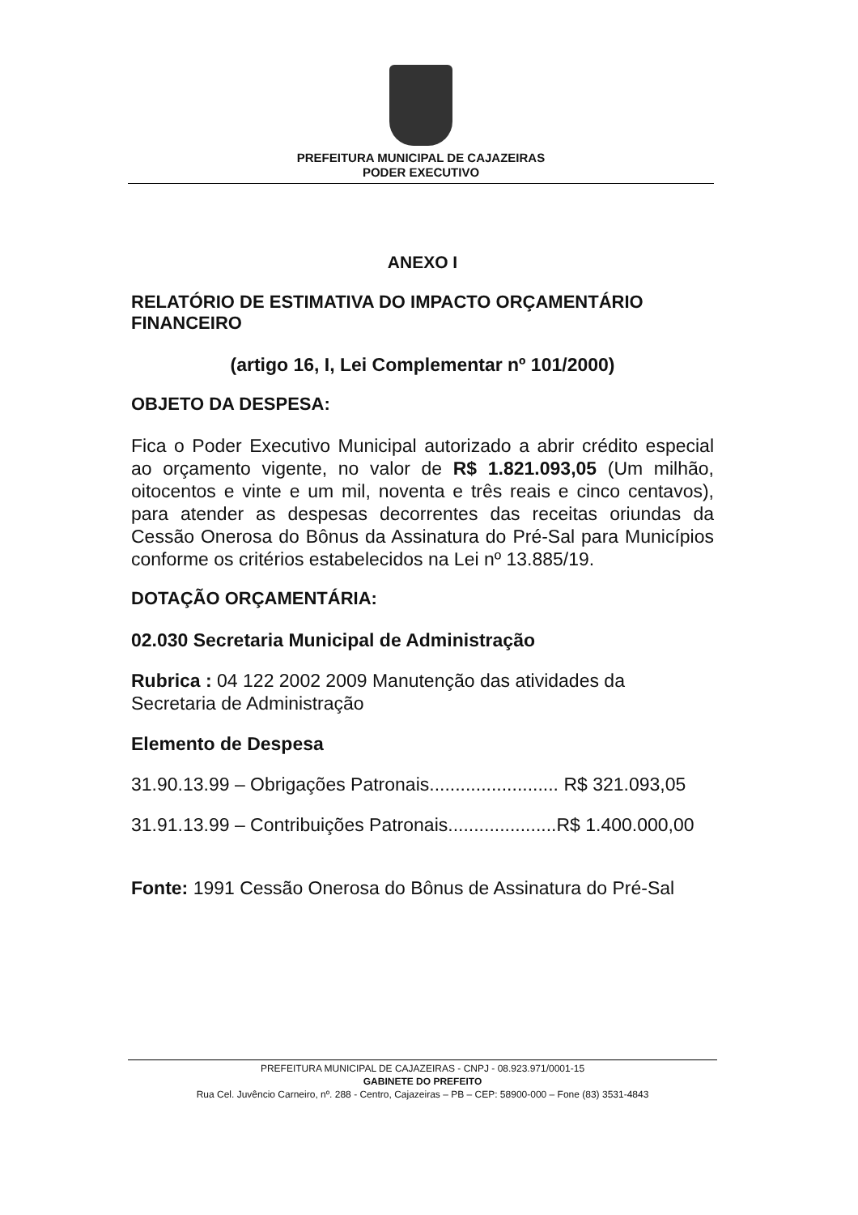PREFEITURA MUNICIPAL DE CAJAZEIRAS
PODER EXECUTIVO
ANEXO I
RELATÓRIO DE ESTIMATIVA DO IMPACTO ORÇAMENTÁRIO FINANCEIRO
(artigo 16, I, Lei Complementar nº 101/2000)
OBJETO DA DESPESA:
Fica o Poder Executivo Municipal autorizado a abrir crédito especial ao orçamento vigente, no valor de R$ 1.821.093,05 (Um milhão, oitocentos e vinte e um mil, noventa e três reais e cinco centavos), para atender as despesas decorrentes das receitas oriundas da Cessão Onerosa do Bônus da Assinatura do Pré-Sal para Municípios conforme os critérios estabelecidos na Lei nº 13.885/19.
DOTAÇÃO ORÇAMENTÁRIA:
02.030 Secretaria Municipal de Administração
Rubrica : 04 122 2002 2009 Manutenção das atividades da Secretaria de Administração
Elemento de Despesa
31.90.13.99 – Obrigações Patronais......................... R$ 321.093,05
31.91.13.99 – Contribuições Patronais.....................R$ 1.400.000,00
Fonte: 1991 Cessão Onerosa do Bônus de Assinatura do Pré-Sal
PREFEITURA MUNICIPAL DE CAJAZEIRAS - CNPJ - 08.923.971/0001-15
GABINETE DO PREFEITO
Rua Cel. Juvêncio Carneiro, nº. 288 - Centro, Cajazeiras – PB – CEP: 58900-000 – Fone (83) 3531-4843